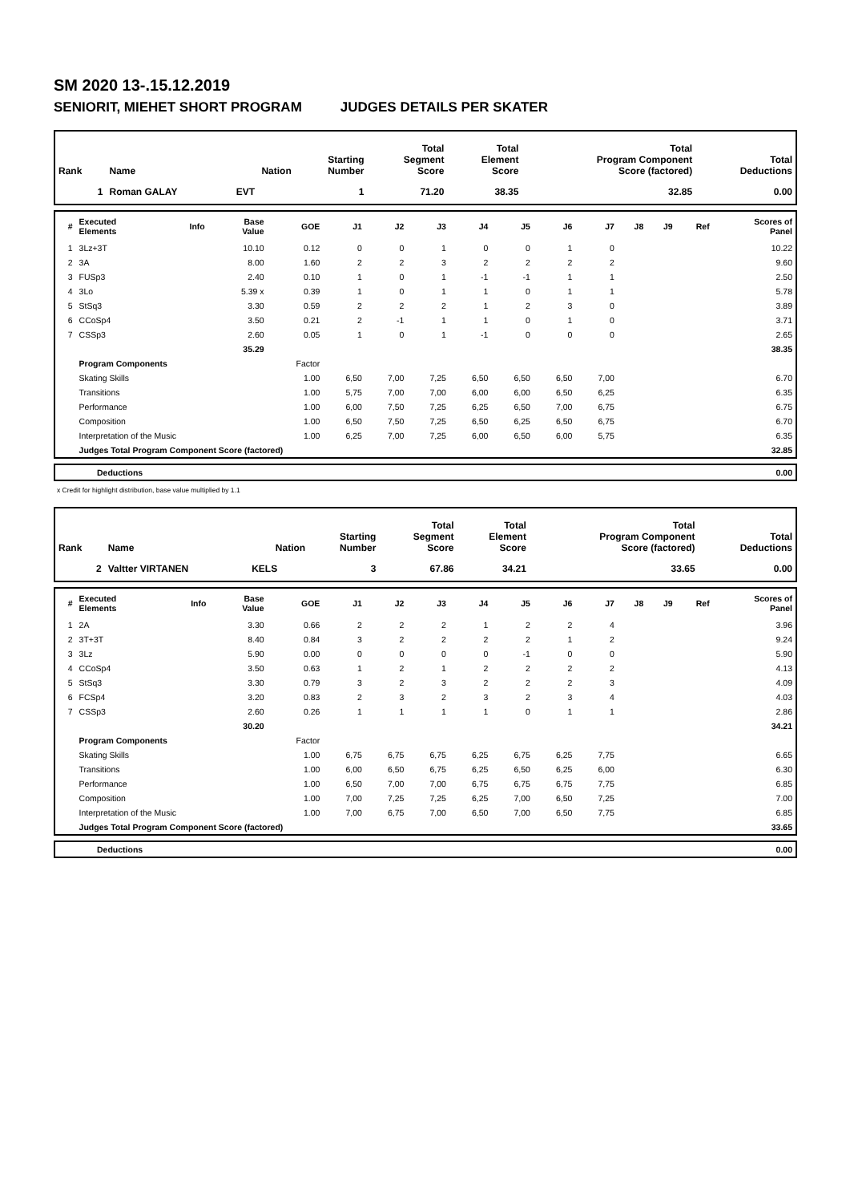SM 2020 13-.15.12.2019
SENIORIT, MIEHET SHORT PROGRAM JUDGES DETAILS PER SKATER
| Rank | Name | Nation | Starting Number | Total Segment Score | Total Element Score | Total Program Component Score (factored) | Total Deductions |
| --- | --- | --- | --- | --- | --- | --- | --- |
| 1 | Roman GALAY | EVT | 1 | 71.20 | 38.35 | 32.85 | 0.00 |
| # | Executed Elements | Info | Base Value | GOE | J1 | J2 | J3 | J4 | J5 | J6 | J7 | J8 | J9 | Ref | Scores of Panel |
| --- | --- | --- | --- | --- | --- | --- | --- | --- | --- | --- | --- | --- | --- | --- | --- |
| 1 | 3Lz+3T | | 10.10 | 0.12 | 0 | 0 | 1 | 0 | 0 | 1 | 0 | | | | 10.22 |
| 2 | 3A | | 8.00 | 1.60 | 2 | 2 | 3 | 2 | 2 | 2 | 2 | | | | 9.60 |
| 3 | FUSp3 | | 2.40 | 0.10 | 1 | 0 | 1 | -1 | -1 | 1 | 1 | | | | 2.50 |
| 4 | 3Lo | | 5.39 x | 0.39 | 1 | 0 | 1 | 1 | 0 | 1 | 1 | | | | 5.78 |
| 5 | StSq3 | | 3.30 | 0.59 | 2 | 2 | 2 | 1 | 2 | 3 | 0 | | | | 3.89 |
| 6 | CCoSp4 | | 3.50 | 0.21 | 2 | -1 | 1 | 1 | 0 | 1 | 0 | | | | 3.71 |
| 7 | CSSp3 | | 2.60 | 0.05 | 1 | 0 | 1 | -1 | 0 | 0 | 0 | | | | 2.65 |
| | | | 35.29 | | | | | | | | | | | | 38.35 |
| | Program Components | | | Factor | | | | | | | | | | | |
| | Skating Skills | | | 1.00 | 6,50 | 7,00 | 7,25 | 6,50 | 6,50 | 6,50 | 7,00 | | | | 6.70 |
| | Transitions | | | 1.00 | 5,75 | 7,00 | 7,00 | 6,00 | 6,00 | 6,50 | 6,25 | | | | 6.35 |
| | Performance | | | 1.00 | 6,00 | 7,50 | 7,25 | 6,25 | 6,50 | 7,00 | 6,75 | | | | 6.75 |
| | Composition | | | 1.00 | 6,50 | 7,50 | 7,25 | 6,50 | 6,25 | 6,50 | 6,75 | | | | 6.70 |
| | Interpretation of the Music | | | 1.00 | 6,25 | 7,00 | 7,25 | 6,00 | 6,50 | 6,00 | 5,75 | | | | 6.35 |
| | Judges Total Program Component Score (factored) | | | | | | | | | | | | | | 32.85 |
| | Deductions | 0.00 |
x Credit for highlight distribution, base value multiplied by 1.1
| Rank | Name | Nation | Starting Number | Total Segment Score | Total Element Score | Total Program Component Score (factored) | Total Deductions |
| --- | --- | --- | --- | --- | --- | --- | --- |
| 2 | Valtter VIRTANEN | KELS | 3 | 67.86 | 34.21 | 33.65 | 0.00 |
| # | Executed Elements | Info | Base Value | GOE | J1 | J2 | J3 | J4 | J5 | J6 | J7 | J8 | J9 | Ref | Scores of Panel |
| --- | --- | --- | --- | --- | --- | --- | --- | --- | --- | --- | --- | --- | --- | --- | --- |
| 1 | 2A | | 3.30 | 0.66 | 2 | 2 | 2 | 1 | 2 | 2 | 4 | | | | 3.96 |
| 2 | 3T+3T | | 8.40 | 0.84 | 3 | 2 | 2 | 2 | 2 | 1 | 2 | | | | 9.24 |
| 3 | 3Lz | | 5.90 | 0.00 | 0 | 0 | 0 | 0 | -1 | 0 | 0 | | | | 5.90 |
| 4 | CCoSp4 | | 3.50 | 0.63 | 1 | 2 | 1 | 2 | 2 | 2 | 2 | | | | 4.13 |
| 5 | StSq3 | | 3.30 | 0.79 | 3 | 2 | 3 | 2 | 2 | 2 | 3 | | | | 4.09 |
| 6 | FCSp4 | | 3.20 | 0.83 | 2 | 3 | 2 | 3 | 2 | 3 | 4 | | | | 4.03 |
| 7 | CSSp3 | | 2.60 | 0.26 | 1 | 1 | 1 | 1 | 0 | 1 | 1 | | | | 2.86 |
| | | | 30.20 | | | | | | | | | | | | 34.21 |
| | Program Components | | | Factor | | | | | | | | | | | |
| | Skating Skills | | | 1.00 | 6,75 | 6,75 | 6,75 | 6,25 | 6,75 | 6,25 | 7,75 | | | | 6.65 |
| | Transitions | | | 1.00 | 6,00 | 6,50 | 6,75 | 6,25 | 6,50 | 6,25 | 6,00 | | | | 6.30 |
| | Performance | | | 1.00 | 6,50 | 7,00 | 7,00 | 6,75 | 6,75 | 6,75 | 7,75 | | | | 6.85 |
| | Composition | | | 1.00 | 7,00 | 7,25 | 7,25 | 6,25 | 7,00 | 6,50 | 7,25 | | | | 7.00 |
| | Interpretation of the Music | | | 1.00 | 7,00 | 6,75 | 7,00 | 6,50 | 7,00 | 6,50 | 7,75 | | | | 6.85 |
| | Judges Total Program Component Score (factored) | | | | | | | | | | | | | | 33.65 |
| | Deductions | 0.00 |